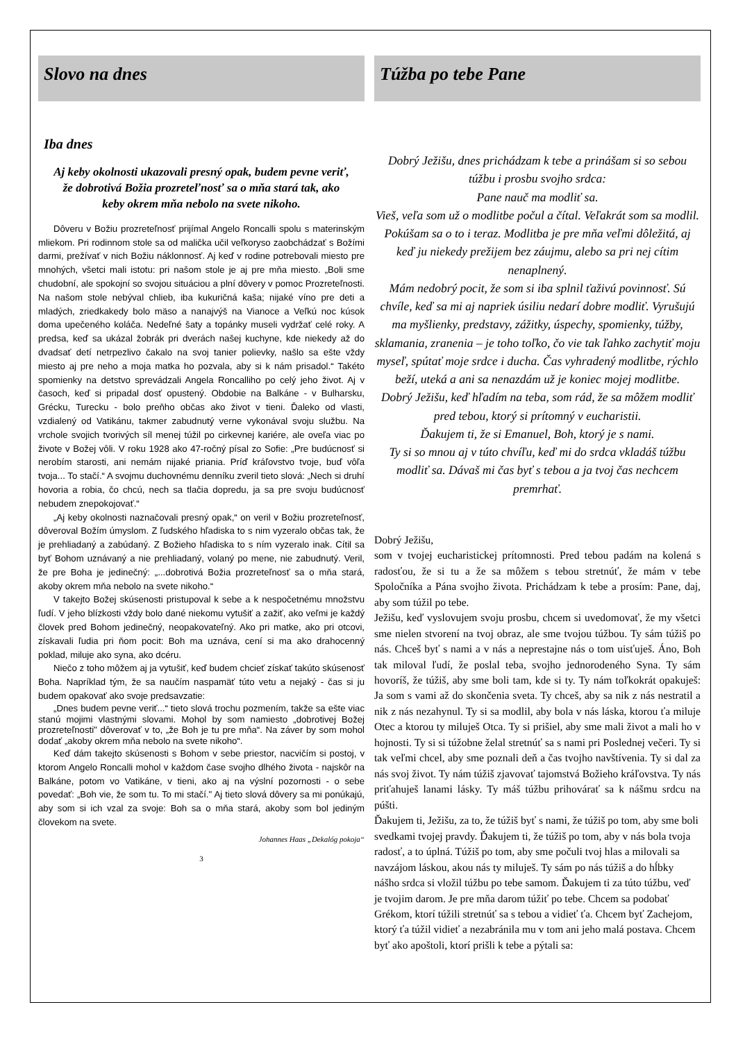Slovo na dnes
Iba dnes
Aj keby okolnosti ukazovali presný opak, budem pevne veriť, že dobrotivá Božia prozreteľnosť sa o mňa stará tak, ako keby okrem mňa nebolo na svete nikoho.
Dôveru v Božiu prozreteľnosť prijímal Angelo Roncalli spolu s materinským mliekom. Pri rodinnom stole sa od malička učil veľkoryso zaobchádzať s Božími darmi, prežívať v nich Božiu náklonnosť. Aj keď v rodine potrebovali miesto pre mnohých, všetci mali istotu: pri našom stole je aj pre mňa miesto. „Boli sme chudobní, ale spokojní so svojou situáciou a plní dôvery v pomoc Prozreteľnosti. Na našom stole nebýval chlieb, iba kukuričná kaša; nijaké víno pre deti a mladých, zriedkakedy bolo mäso a nanajvýš na Vianoce a Veľkú noc kúsok doma upečeného koláča. Nedeľné šaty a topánky museli vydržať celé roky. A predsa, keď sa ukázal žobrák pri dverách našej kuchyne, kde niekedy až do dvadsať detí netrpezlivo čakalo na svoj tanier polievky, našlo sa ešte vždy miesto aj pre neho a moja matka ho pozvala, aby si k nám prisadol.“ Takéto spomienky na detstvo sprevádzali Angela Roncalliho po celý jeho život. Aj v časoch, keď si pripadal dosť opustený. Obdobie na Balkáne - v Bulharsku, Grécku, Turecku - bolo preňho občas ako život v tieni. Ďaleko od vlasti, vzdialený od Vatikánu, takmer zabudnutý verne vykonával svoju službu. Na vrchole svojich tvorivých síl menej túžil po cirkevnej kariére, ale oveľa viac po živote v Božej vôli. V roku 1928 ako 47-ročný písal zo Sofie: „Pre budúcnosť si nerobím starosti, ani nemám nijaké priania. Príď kráľovstvo tvoje, buď vôľa tvoja... To stačí.“ A svojmu duchovnému denníku zveril tieto slová: „Nech si druhí hovoria a robia, čo chcú, nech sa tlačia dopredu, ja sa pre svoju budúcnosť nebudem znepokojovať.“
„Aj keby okolnosti naznačovali presný opak,“ on veril v Božiu prozreteľnosť, dôveroval Božím úmyslom. Z ľudského hľadiska to s nim vyzeralo občas tak, že je prehliadaný a zabúdaný. Z Božieho hľadiska to s ním vyzeralo inak. Cítil sa byť Bohom uznávaný a nie prehliadaný, volaný po mene, nie zabudnutý. Veril, že pre Boha je jedinečný: „...dobrotivá Božia prozreteľnosť sa o mňa stará, akoby okrem mňa nebolo na svete nikoho.“
V takejto Božej skúsenosti pristupoval k sebe a k nespočetnému množstvu ľudí. V jeho blízkosti vždy bolo dané niekomu vytušiť a zažiť, ako veľmi je každý človek pred Bohom jedinečný, neopakovateľný. Ako pri matke, ako pri otcovi, získavali ľudia pri ňom pocit: Boh ma uznáva, cení si ma ako drahocenný poklad, miluje ako syna, ako dcéru.
Niečo z toho môžem aj ja vytušiť, keď budem chcieť získať takúto skúsenosť Boha. Napríklad tým, že sa naučím naspamäť túto vetu a nejaký - čas si ju budem opakovať ako svoje predsavzatie:
„Dnes budem pevne veriť...“ tieto slová trochu pozmením, takže sa ešte viac stanú mojimi vlastnými slovami. Mohol by som namiesto „dobrotivej Božej prozreteľnosti" dôverovať v to, „že Boh je tu pre mňa“. Na záver by som mohol dodať „akoby okrem mňa nebolo na svete nikoho“.
Keď dám takejto skúsenosti s Bohom v sebe priestor, nacvičím si postoj, v ktorom Angelo Roncalli mohol v každom čase svojho dlhého života - najskôr na Balkáne, potom vo Vatikáne, v tieni, ako aj na výslní pozornosti - o sebe povedať: „Boh vie, že som tu. To mi stačí." Aj tieto slová dôvery sa mi ponúkajú, aby som si ich vzal za svoje: Boh sa o mňa stará, akoby som bol jediným človekom na svete.
Johannes Haas „Dekalóg pokoja“
3
Túžba po tebe Pane
Dobrý Ježišu, dnes prichádzam k tebe a prinášam si so sebou túžbu i prosbu svojho srdca:
Pane nauč ma modliť sa.
Vieš, veľa som už o modlitbe počul a čítal. Veľakrát som sa modlil. Pokúšam sa o to i teraz. Modlitba je pre mňa veľmi dôležitá, aj keď ju niekedy prežijem bez záujmu, alebo sa pri nej cítim nenaplnený.
Mám nedobrý pocit, že som si iba splnil ťaživú povinnosť. Sú chvíle, keď sa mi aj napriek úsiliu nedarí dobre modliť. Vyrušujú ma myšlienky, predstavy, zážitky, úspechy, spomienky, túžby, sklamania, zranenia – je toho toľko, čo vie tak ľahko zachytiť moju myseľ, spútať moje srdce i ducha. Čas vyhradený modlitbe, rýchlo beží, uteká a ani sa nenazdám už je koniec mojej modlitbe.
Dobrý Ježišu, keď hľadím na teba, som rád, že sa môžem modliť pred tebou, ktorý si prítomný v eucharistii.
Ďakujem ti, že si Emanuel, Boh, ktorý je s nami.
Ty si so mnou aj v túto chvíľu, keď mi do srdca vkladáš túžbu modliť sa. Dávaš mi čas byť s tebou a ja tvoj čas nechcem premrhať.
Dobrý Ježišu,
som v tvojej eucharistickej prítomnosti. Pred tebou padám na kolená s radosťou, že si tu a že sa môžem s tebou stretnúť, že mám v tebe Spoločníka a Pána svojho života. Prichádzam k tebe a prosím: Pane, daj, aby som túžil po tebe.
Ježišu, keď vyslovujem svoju prosbu, chcem si uvedomovať, že my všetci sme nielen stvorení na tvoj obraz, ale sme tvojou túžbou. Ty sám túžiš po nás. Chceš byť s nami a v nás a neprestajne nás o tom uisťuješ. Áno, Boh tak miloval ľudí, že poslal teba, svojho jednorodeného Syna. Ty sám hovoríš, že túžiš, aby sme boli tam, kde si ty. Ty nám toľkokrát opakuješ: Ja som s vami až do skončenia sveta. Ty chceš, aby sa nik z nás nestratil a nik z nás nezahynul. Ty si sa modlil, aby bola v nás láska, ktorou ťa miluje Otec a ktorou ty miluješ Otca. Ty si prišiel, aby sme mali život a mali ho v hojnosti. Ty si si túžobne želal stretnúť sa s nami pri Poslednej večeri. Ty si tak veľmi chcel, aby sme poznali deň a čas tvojho navštívenia. Ty si dal za nás svoj život. Ty nám túžiš zjavovať tajomstvá Božieho kráľovstva. Ty nás priťahuješ lanami lásky. Ty máš túžbu prihovárať sa k nášmu srdcu na púšti.
Ďakujem ti, Ježišu, za to, že túžiš byť s nami, že túžiš po tom, aby sme boli svedkami tvojej pravdy. Ďakujem ti, že túžiš po tom, aby v nás bola tvoja radosť, a to úplná. Túžiš po tom, aby sme počuli tvoj hlas a milovali sa navzájom láskou, akou nás ty miluješ. Ty sám po nás túžiš a do hĺbky nášho srdca si vložil túžbu po tebe samom. Ďakujem ti za túto túžbu, veď je tvojim darom. Je pre mňa darom túžiť po tebe. Chcem sa podobať Grékom, ktorí túžili stretnúť sa s tebou a vidieť ťa. Chcem byť Zachejom, ktorý ťa túžil vidieť a nezabránila mu v tom ani jeho malá postava. Chcem byť ako apoštoli, ktorí prišli k tebe a pýtali sa: